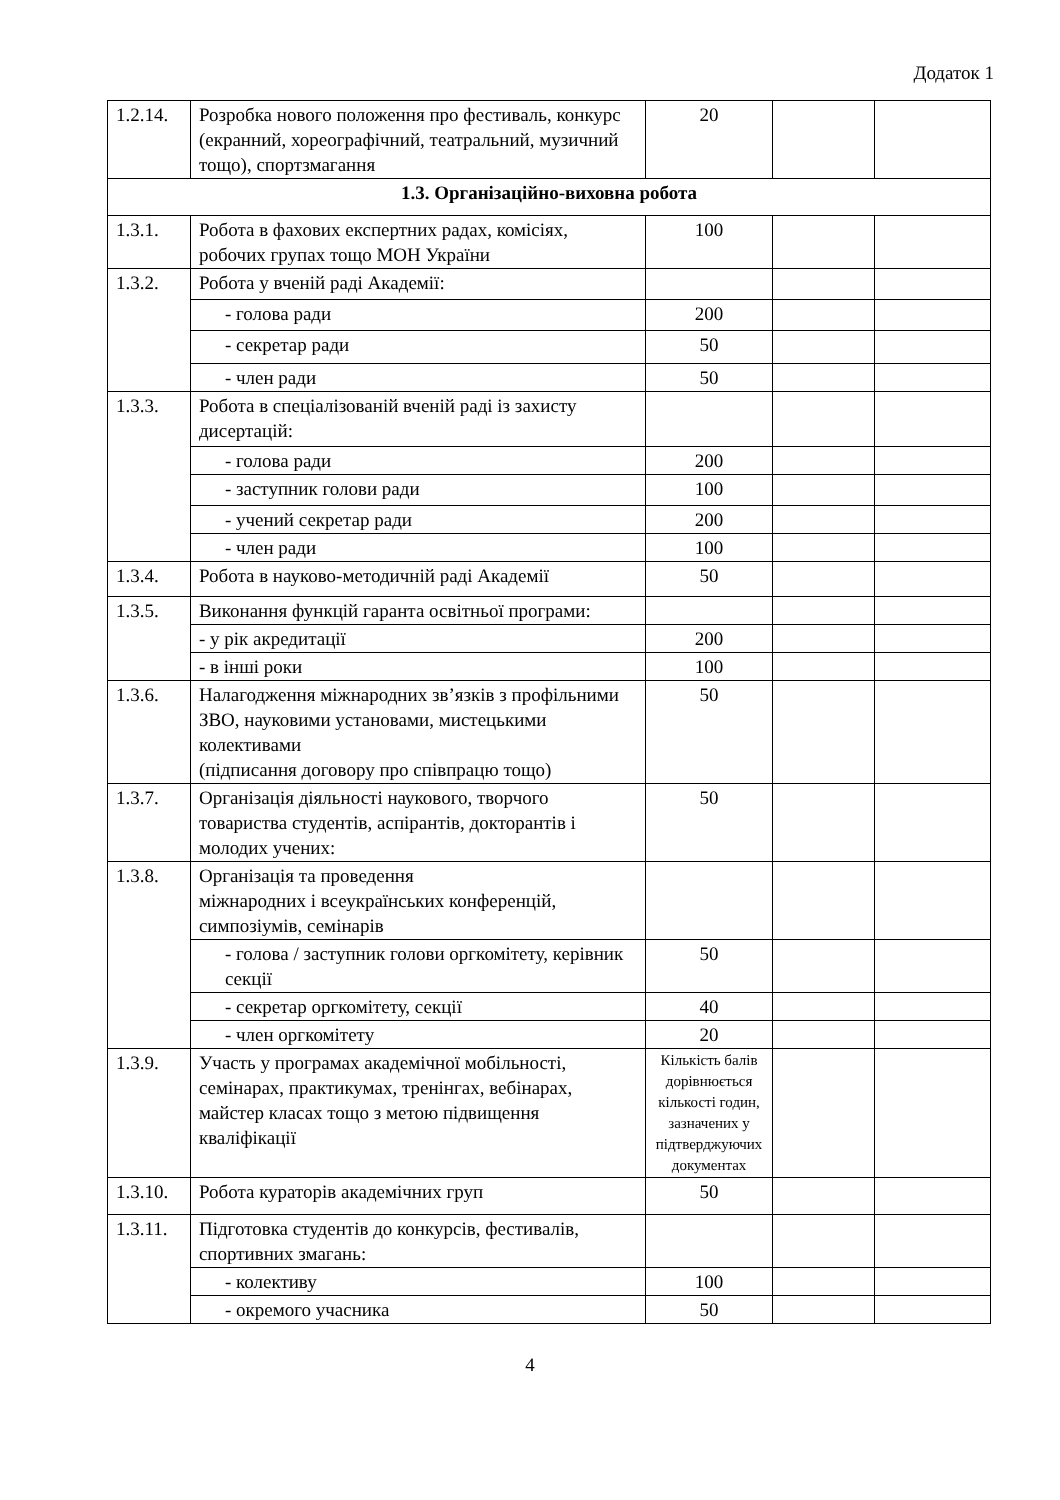Додаток 1
| 1.2.14. | Розробка нового положення про фестиваль, конкурс (екранний, хореографічний, театральний, музичний тощо), спортзмагання | 20 | | |
| 1.3. Організаційно-виховна робота | | | | |
| 1.3.1. | Робота в фахових експертних радах, комісіях, робочих групах тощо МОН України | 100 | | |
| 1.3.2. | Робота у вченій раді Академії: | | | |
| | - голова ради | 200 | | |
| | - секретар ради | 50 | | |
| | - член ради | 50 | | |
| 1.3.3. | Робота в спеціалізованій вченій раді із захисту дисертацій: | | | |
| | - голова ради | 200 | | |
| | - заступник голови ради | 100 | | |
| | - учений секретар ради | 200 | | |
| | - член ради | 100 | | |
| 1.3.4. | Робота в науково-методичній раді Академії | 50 | | |
| 1.3.5. | Виконання функцій гаранта освітньої програми: | | | |
| | - у рік акредитації | 200 | | |
| | - в інші роки | 100 | | |
| 1.3.6. | Налагодження міжнародних зв’язків з профільними ЗВО, науковими установами, мистецькими колективами (підписання договору про співпрацю тощо) | 50 | | |
| 1.3.7. | Організація діяльності наукового, творчого товариства студентів, аспірантів, докторантів і молодих учених: | 50 | | |
| 1.3.8. | Організація та проведення міжнародних і всеукраїнських конференцій, симпозіумів, семінарів | | | |
| | - голова / заступник голови оргкомітету, керівник секції | 50 | | |
| | - секретар оргкомітету, секції | 40 | | |
| | - член оргкомітету | 20 | | |
| 1.3.9. | Участь у програмах академічної мобільності, семінарах, практикумах, тренінгах, вебінарах, майстер класах тощо з метою підвищення кваліфікації | Кількість балів дорівнюється кількості годин, зазначених у підтверджуючих документах | | |
| 1.3.10. | Робота кураторів академічних груп | 50 | | |
| 1.3.11. | Підготовка студентів до конкурсів, фестивалів, спортивних змагань: | | | |
| | - колективу | 100 | | |
| | - окремого учасника | 50 | | |
4